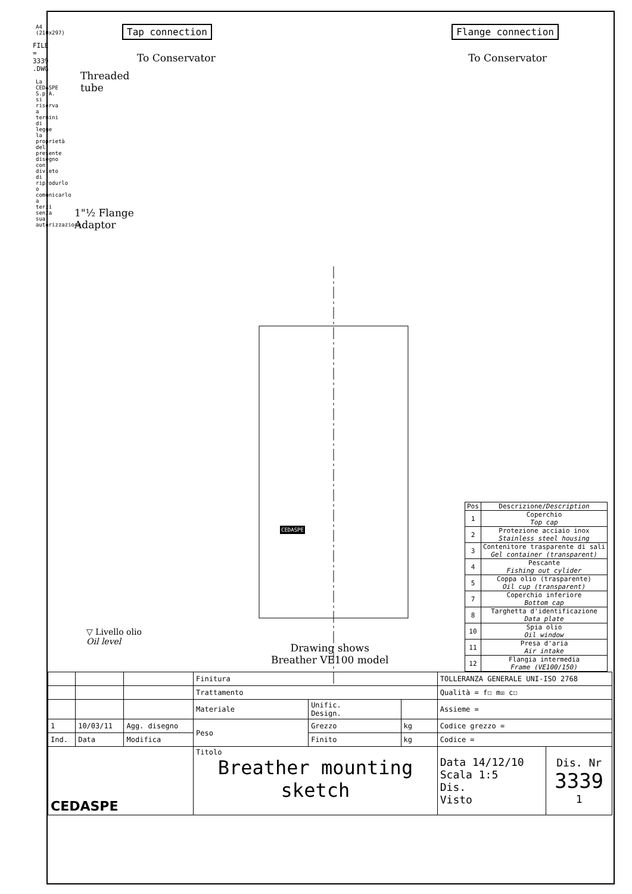A4 (210x297)
FILE = 3339 .DWG
La CEDASPE S.p.A. si riserva a termini di legge la proprietà del presente disegno con divieto di riprodurlo o comunicarlo a terzi senza sua autorizzazione.
Tap connection Flange connection
To Conservator To Conservator
Threaded
tube
1"½ Flange
Adaptor
CEDASPE
| Pos | Descrizione/ Description |
| 1 | Coperchio Top cap |
| 2 | Protezione acciaio inox Stainless steel housing |
| 3 | Contenitore trasparente di sali Gel container (transparent) |
| 4 | Pescante Fishing out cylider |
| 5 | Coppa olio (trasparente) Oil cup (transparent) |
| 7 | Coperchio inferiore Bottom cap |
| 8 | Targhetta d'identificazione Data plate |
| 10 | Spia olio Oil window |
| 11 | Presa d'aria Air intake |
| 12 | Flangia intermedia Frame (VE100/150) |
▽ Livello olio
Oil level
Drawing shows
Breather VE100 model
| | | | Finitura | | | TOLLERANZA GENERALE UNI-ISO 2768 | |
| | | | Trattamento | | | Qualità = f☐ m☒ c☐ | |
| | | | Materiale | Unific. Design. | | Assieme = | |
| 1 | 10/03/11 | Agg. disegno | Peso | Grezzo | kg | Codice grezzo = | |
| Ind. | Data | Modifica | | Finito | kg | Codice = | |
| CEDASPE | | | Titolo Breather mounting sketch | | | Data 14/12/10 Scala 1:5 Dis. Visto | Dis. Nr 3339 1 |